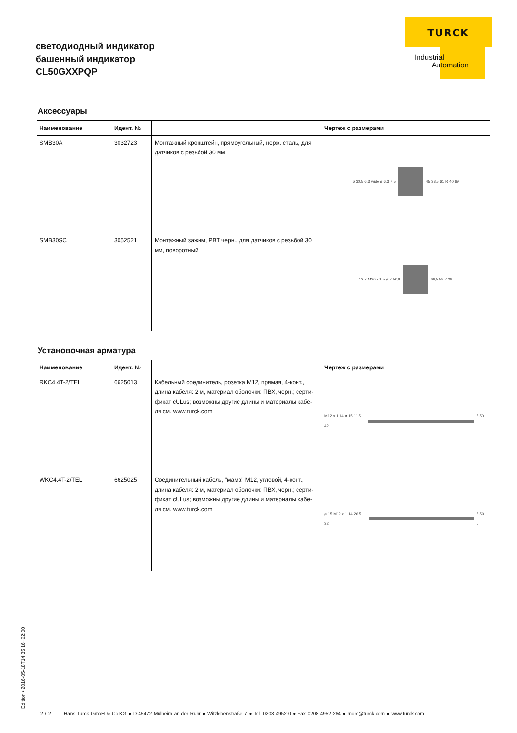светодиодный индикатор
башенный индикатор
CL50GXXPQP
TURCK
Industrial
Automation
Аксессуары
| Наименование | Идент. № | | Чертеж с размерами |
| --- | --- | --- | --- |
| SMB30A | 3032723 | Монтажный кронштейн, прямоугольный, нерж. сталь, для датчиков с резьбой 30 мм | ø 30,5 6,3 wide ø 6,3 7,5 45 38,5 61 R 40 69 |
| SMB30SC | 3052521 | Монтажный зажим, PBT черн., для датчиков с резьбой 30 мм, поворотный | 12,7 M30 x 1,5 ø 7 50,8 66,5 58,7 29 |
Установочная арматура
| Наименование | Идент. № | | Чертеж с размерами |
| --- | --- | --- | --- |
| RKC4.4T-2/TEL | 6625013 | Кабельный соединитель, розетка M12, прямая, 4-конт., длина кабеля: 2 м, материал оболочки: ПВХ, черн.; серти-фикат cULus; возможны другие длины и материалы кабе-ля см. www.turck.com | M12 x 1 14 ø 15 11.5 42 5 50 L |
| WKC4.4T-2/TEL | 6625025 | Соединительный кабель, "мама" M12, угловой, 4-конт., длина кабеля: 2 м, материал оболочки: ПВХ, черн.; серти-фикат cULus; возможны другие длины и материалы кабе-ля см. www.turck.com | ø 15 M12 x 1 14 26.5 32 5 50 L |
Edition • 2016-05-18T14:35:16+02:00
2 / 2 Hans Turck GmbH & Co.KG ● D-45472 Mülheim an der Ruhr ● Witzlebenstraße 7 ● Tel. 0208 4952-0 ● Fax 0208 4952-264 ● more@turck.com ● www.turck.com